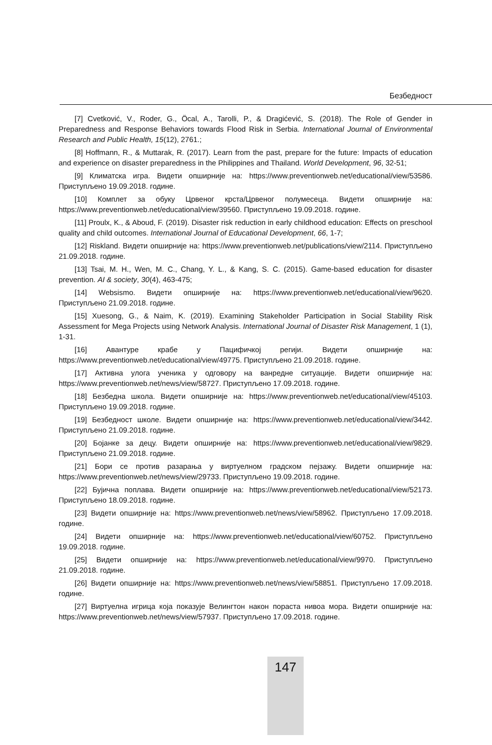Безбедност
[7] Cvetković, V., Roder, G., Öcal, A., Tarolli, P., & Dragićević, S. (2018). The Role of Gender in Preparedness and Response Behaviors towards Flood Risk in Serbia. International Journal of Environmental Research and Public Health, 15(12), 2761.;
[8] Hoffmann, R., & Muttarak, R. (2017). Learn from the past, prepare for the future: Impacts of education and experience on disaster preparedness in the Philippines and Thailand. World Development, 96, 32-51;
[9] Климатска игра. Видети опширније на: https://www.preventionweb.net/educational/view/53586. Приступљено 19.09.2018. године.
[10] Комплет за обуку Црвеног крста/Црвеног полумесеца. Видети опширније на: https://www.preventionweb.net/educational/view/39560. Приступљено 19.09.2018. године.
[11] Proulx, K., & Aboud, F. (2019). Disaster risk reduction in early childhood education: Effects on preschool quality and child outcomes. International Journal of Educational Development, 66, 1-7;
[12] Riskland. Видети опширније на: https://www.preventionweb.net/publications/view/2114. Приступљено 21.09.2018. године.
[13] Tsai, M. H., Wen, M. C., Chang, Y. L., & Kang, S. C. (2015). Game-based education for disaster prevention. AI & society, 30(4), 463-475;
[14] Websismo. Видети опширније на: https://www.preventionweb.net/educational/view/9620. Приступљено 21.09.2018. године.
[15] Xuesong, G., & Naim, K. (2019). Examining Stakeholder Participation in Social Stability Risk Assessment for Mega Projects using Network Analysis. International Journal of Disaster Risk Management, 1 (1), 1-31.
[16] Авантуре крабе у Пацифичкој регији. Видети опширније на: https://www.preventionweb.net/educational/view/49775. Приступљено 21.09.2018. године.
[17] Активна улога ученика у одговору на ванредне ситуације. Видети опширније на: https://www.preventionweb.net/news/view/58727. Приступљено 17.09.2018. године.
[18] Безбедна школа. Видети опширније на: https://www.preventionweb.net/educational/view/45103. Приступљено 19.09.2018. године.
[19] Безбедност школе. Видети опширније на: https://www.preventionweb.net/educational/view/3442. Приступљено 21.09.2018. године.
[20] Бојанке за децу. Видети опширније на: https://www.preventionweb.net/educational/view/9829. Приступљено 21.09.2018. године.
[21] Бори се против разарања у виртуелном градском пејзажу. Видети опширније на: https://www.preventionweb.net/news/view/29733. Приступљено 19.09.2018. године.
[22] Бујична поплава. Видети опширније на: https://www.preventionweb.net/educational/view/52173. Приступљено 18.09.2018. године.
[23] Видети опширније на: https://www.preventionweb.net/news/view/58962. Приступљено 17.09.2018. године.
[24] Видети опширније на: https://www.preventionweb.net/educational/view/60752. Приступљено 19.09.2018. године.
[25] Видети опширније на: https://www.preventionweb.net/educational/view/9970. Приступљено 21.09.2018. године.
[26] Видети опширније на: https://www.preventionweb.net/news/view/58851. Приступљено 17.09.2018. године.
[27] Виртуелна игрица која показује Велингтон након пораста нивоа мора. Видети опширније на: https://www.preventionweb.net/news/view/57937. Приступљено 17.09.2018. године.
147